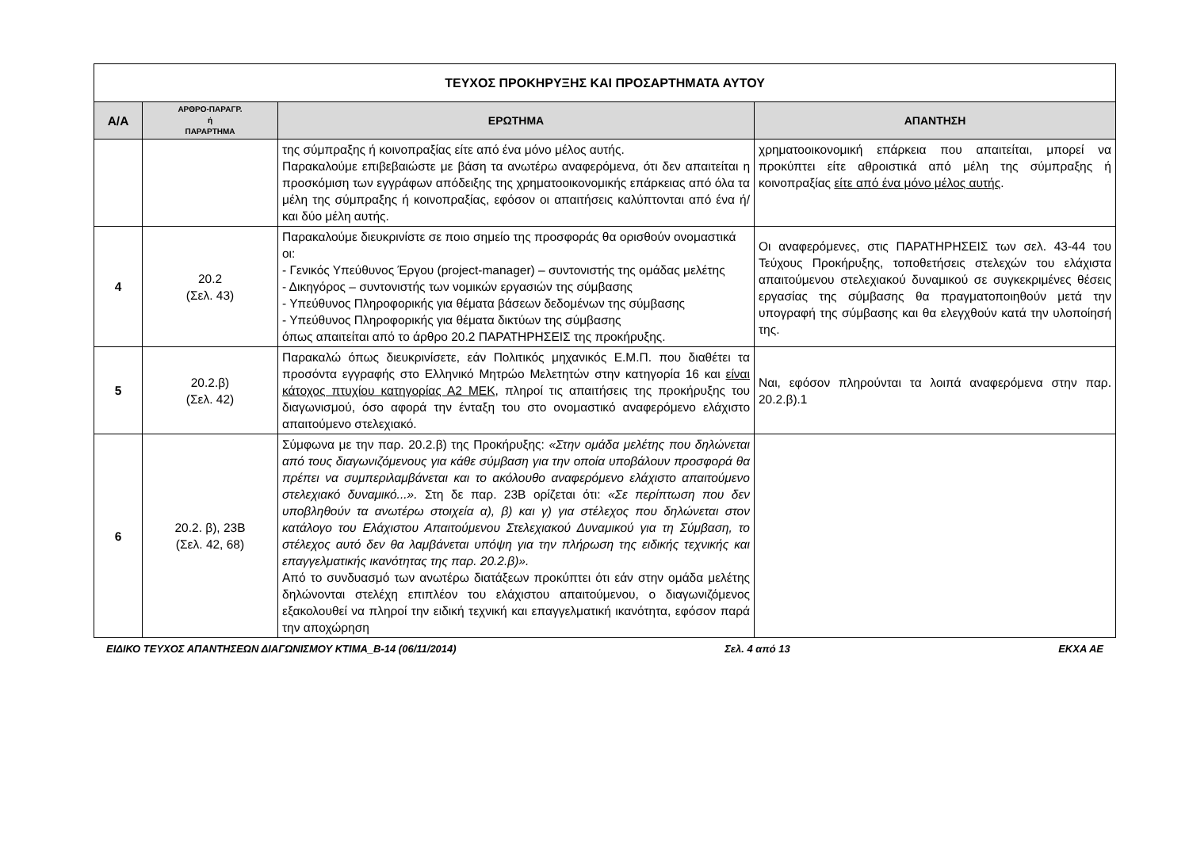| ΤΕΥΧΟΣ ΠΡΟΚΗΡΥΞΗΣ ΚΑΙ ΠΡΟΣΑΡΤΗΜΑΤΑ ΑΥΤΟΥ | | | |
| Α/Α | ΑΡΘΡΟ-ΠΑΡΑΓΡ. ή ΠΑΡΑΡΤΗΜΑ | ΕΡΩΤΗΜΑ | ΑΠΑΝΤΗΣΗ |
| | | της σύμπραξης ή κοινοπραξίας είτε από ένα μόνο μέλος αυτής. Παρακαλούμε επιβεβαιώστε με βάση τα ανωτέρω αναφερόμενα, ότι δεν απαιτείται η προσκόμιση των εγγράφων απόδειξης της χρηματοοικονομικής επάρκειας από όλα τα μέλη της σύμπραξης ή κοινοπραξίας, εφόσον οι απαιτήσεις καλύπτονται από ένα ή/και δύο μέλη αυτής. | χρηματοοικονομική επάρκεια που απαιτείται, μπορεί να προκύπτει είτε αθροιστικά από μέλη της σύμπραξης ή κοινοπραξίας είτε από ένα μόνο μέλος αυτής . |
| 4 | 20.2 (Σελ. 43) | Παρακαλούμε διευκρινίστε σε ποιο σημείο της προσφοράς θα ορισθούν ονομαστικά οι: - Γενικός Υπεύθυνος Έργου (project-manager) – συντονιστής της ομάδας μελέτης - Δικηγόρος – συντονιστής των νομικών εργασιών της σύμβασης - Υπεύθυνος Πληροφορικής για θέματα βάσεων δεδομένων της σύμβασης - Υπεύθυνος Πληροφορικής για θέματα δικτύων της σύμβασης όπως απαιτείται από το άρθρο 20.2 ΠΑΡΑΤΗΡΗΣΕΙΣ της προκήρυξης. | Οι αναφερόμενες, στις ΠΑΡΑΤΗΡΗΣΕΙΣ των σελ. 43-44 του Τεύχους Προκήρυξης, τοποθετήσεις στελεχών του ελάχιστα απαιτούμενου στελεχιακού δυναμικού σε συγκεκριμένες θέσεις εργασίας της σύμβασης θα πραγματοποιηθούν μετά την υπογραφή της σύμβασης και θα ελεγχθούν κατά την υλοποίησή της. |
| 5 | 20.2.β) (Σελ. 42) | Παρακαλώ όπως διευκρινίσετε, εάν Πολιτικός μηχανικός Ε.Μ.Π. που διαθέτει τα προσόντα εγγραφής στο Ελληνικό Μητρώο Μελετητών στην κατηγορία 16 και είναι κάτοχος πτυχίου κατηγορίας Α2 ΜΕΚ , πληροί τις απαιτήσεις της προκήρυξης του διαγωνισμού, όσο αφορά την ένταξη του στο ονομαστικό αναφερόμενο ελάχιστο απαιτούμενο στελεχιακό. | Ναι, εφόσον πληρούνται τα λοιπά αναφερόμενα στην παρ. 20.2.β).1 |
| 6 | 20.2. β), 23Β (Σελ. 42, 68) | Σύμφωνα με την παρ. 20.2.β) της Προκήρυξης: «Στην ομάδα μελέτης που δηλώνεται από τους διαγωνιζόμενους για κάθε σύμβαση για την οποία υποβάλουν προσφορά θα πρέπει να συμπεριλαμβάνεται και το ακόλουθο αναφερόμενο ελάχιστο απαιτούμενο στελεχιακό δυναμικό...». Στη δε παρ. 23Β ορίζεται ότι: «Σε περίπτωση που δεν υποβληθούν τα ανωτέρω στοιχεία α), β) και γ) για στέλεχος που δηλώνεται στον κατάλογο του Ελάχιστου Απαιτούμενου Στελεχιακού Δυναμικού για τη Σύμβαση, το στέλεχος αυτό δεν θα λαμβάνεται υπόψη για την πλήρωση της ειδικής τεχνικής και επαγγελματικής ικανότητας της παρ. 20.2.β)». Από το συνδυασμό των ανωτέρω διατάξεων προκύπτει ότι εάν στην ομάδα μελέτης δηλώνονται στελέχη επιπλέον του ελάχιστου απαιτούμενου, ο διαγωνιζόμενος εξακολουθεί να πληροί την ειδική τεχνική και επαγγελματική ικανότητα, εφόσον παρά την αποχώρηση | |
ΕΙΔΙΚΟ ΤΕΥΧΟΣ ΑΠΑΝΤΗΣΕΩΝ ΔΙΑΓΩΝΙΣΜΟΥ ΚΤΙΜΑ_Β-14 (06/11/2014) Σελ. 4 από 13 ΕΚΧΑ ΑΕ